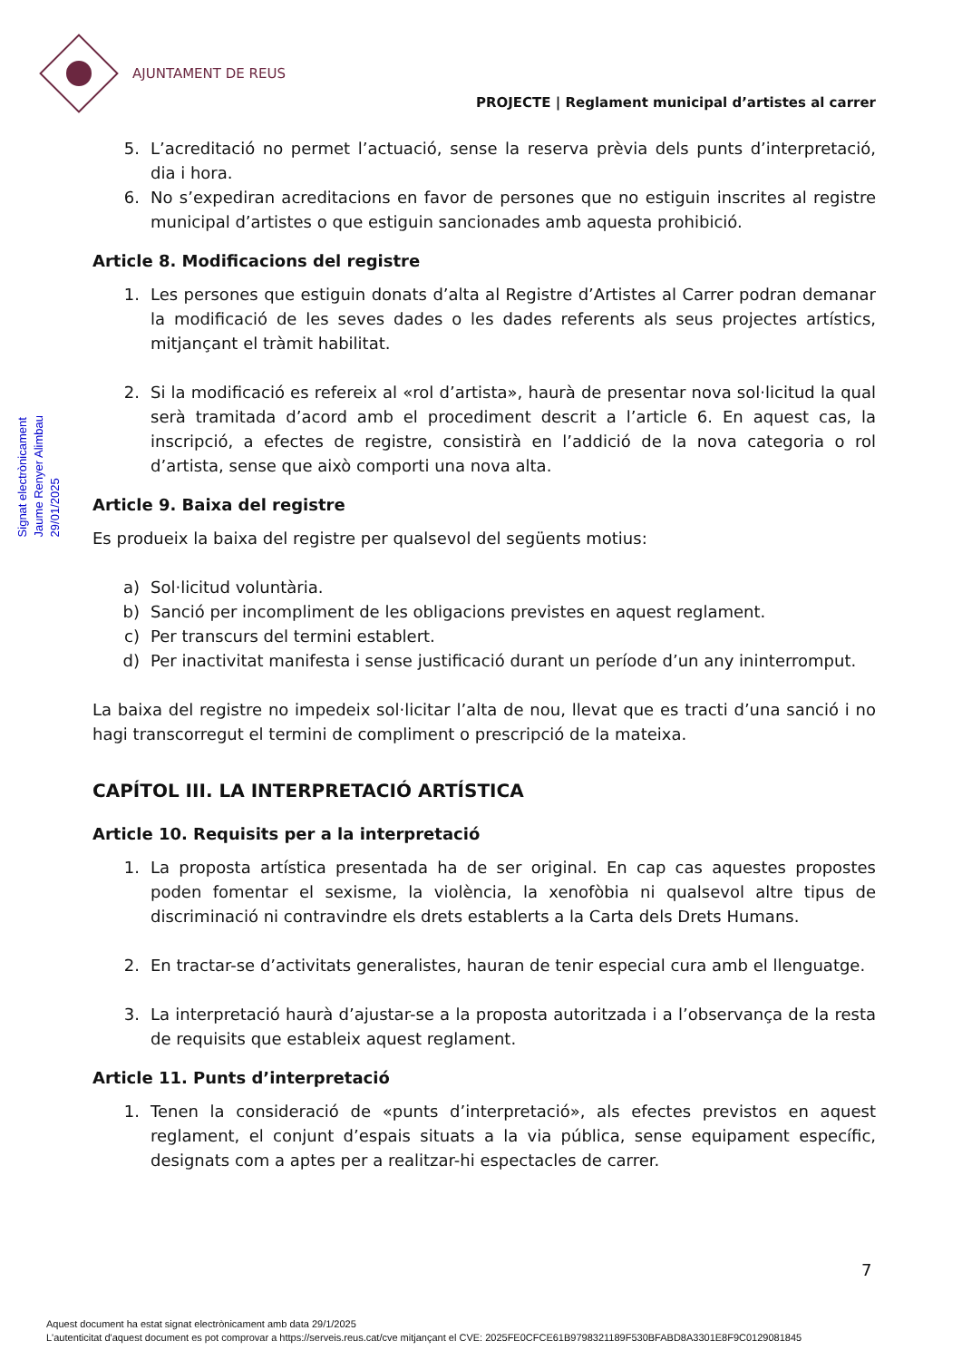AJUNTAMENT DE REUS
PROJECTE | Reglament municipal d’artistes al carrer
Signat electrònicament
Jaume Renyer Alimbau
29/01/2025
5. L’acreditació no permet l’actuació, sense la reserva prèvia dels punts d’interpretació, dia i hora.
6. No s’expediran acreditacions en favor de persones que no estiguin inscrites al registre municipal d’artistes o que estiguin sancionades amb aquesta prohibició.
Article 8. Modificacions del registre
1. Les persones que estiguin donats d’alta al Registre d’Artistes al Carrer podran demanar la modificació de les seves dades o les dades referents als seus projectes artístics, mitjançant el tràmit habilitat.
2. Si la modificació es refereix al «rol d’artista», haurà de presentar nova sol·licitud la qual serà tramitada d’acord amb el procediment descrit a l’article 6. En aquest cas, la inscripció, a efectes de registre, consistirà en l’addició de la nova categoria o rol d’artista, sense que això comporti una nova alta.
Article 9. Baixa del registre
Es produeix la baixa del registre per qualsevol del següents motius:
a) Sol·licitud voluntària.
b) Sanció per incompliment de les obligacions previstes en aquest reglament.
c) Per transcurs del termini establert.
d) Per inactivitat manifesta i sense justificació durant un període d’un any ininterromput.
La baixa del registre no impedeix sol·licitar l’alta de nou, llevat que es tracti d’una sanció i no hagi transcorregut el termini de compliment o prescripció de la mateixa.
CAPÍTOL III. LA INTERPRETACIÓ ARTÍSTICA
Article 10. Requisits per a la interpretació
1. La proposta artística presentada ha de ser original. En cap cas aquestes propostes poden fomentar el sexisme, la violència, la xenofòbia ni qualsevol altre tipus de discriminació ni contravindre els drets establerts a la Carta dels Drets Humans.
2. En tractar-se d’activitats generalistes, hauran de tenir especial cura amb el llenguatge.
3. La interpretació haurà d’ajustar-se a la proposta autoritzada i a l’observança de la resta de requisits que estableix aquest reglament.
Article 11. Punts d’interpretació
1. Tenen la consideració de «punts d’interpretació», als efectes previstos en aquest reglament, el conjunt d’espais situats a la via pública, sense equipament específic, designats com a aptes per a realitzar-hi espectacles de carrer.
7
Aquest document ha estat signat electrònicament amb data 29/1/2025
L'autenticitat d'aquest document es pot comprovar a https://serveis.reus.cat/cve mitjançant el CVE: 2025FE0CFCE61B9798321189F530BFABD8A3301E8F9C0129081845